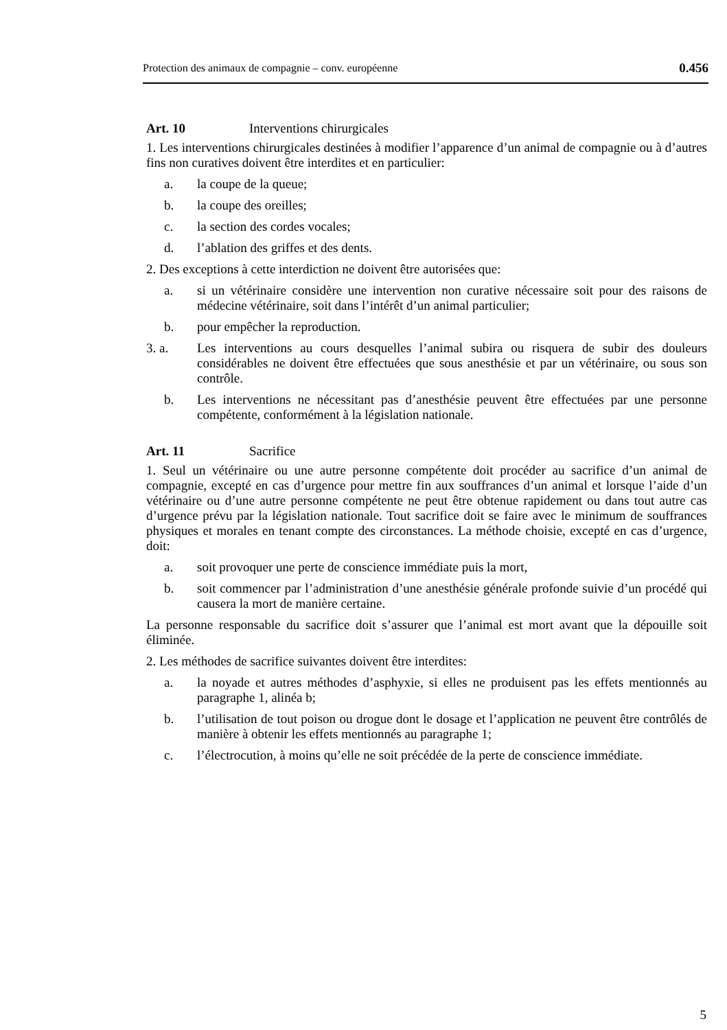Protection des animaux de compagnie – conv. européenne 0.456
Art. 10 Interventions chirurgicales
1. Les interventions chirurgicales destinées à modifier l’apparence d’un animal de compagnie ou à d’autres fins non curatives doivent être interdites et en particulier:
a. la coupe de la queue;
b. la coupe des oreilles;
c. la section des cordes vocales;
d. l’ablation des griffes et des dents.
2. Des exceptions à cette interdiction ne doivent être autorisées que:
a. si un vétérinaire considère une intervention non curative nécessaire soit pour des raisons de médecine vétérinaire, soit dans l’intérêt d’un animal particulier;
b. pour empêcher la reproduction.
3. a. Les interventions au cours desquelles l’animal subira ou risquera de subir des douleurs considérables ne doivent être effectuées que sous anesthésie et par un vétérinaire, ou sous son contrôle.
b. Les interventions ne nécessitant pas d’anesthésie peuvent être effectuées par une personne compétente, conformément à la législation nationale.
Art. 11 Sacrifice
1. Seul un vétérinaire ou une autre personne compétente doit procéder au sacrifice d’un animal de compagnie, excepté en cas d’urgence pour mettre fin aux souffrances d’un animal et lorsque l’aide d’un vétérinaire ou d’une autre personne compétente ne peut être obtenue rapidement ou dans tout autre cas d’urgence prévu par la législation nationale. Tout sacrifice doit se faire avec le minimum de souffrances physiques et morales en tenant compte des circonstances. La méthode choisie, excepté en cas d’urgence, doit:
a. soit provoquer une perte de conscience immédiate puis la mort,
b. soit commencer par l’administration d’une anesthésie générale profonde suivie d’un procédé qui causera la mort de manière certaine.
La personne responsable du sacrifice doit s’assurer que l’animal est mort avant que la dépouille soit éliminée.
2. Les méthodes de sacrifice suivantes doivent être interdites:
a. la noyade et autres méthodes d’asphyxie, si elles ne produisent pas les effets mentionnés au paragraphe 1, alinéa b;
b. l’utilisation de tout poison ou drogue dont le dosage et l’application ne peuvent être contrôlés de manière à obtenir les effets mentionnés au paragraphe 1;
c. l’électrocution, à moins qu’elle ne soit précédée de la perte de conscience immédiate.
5